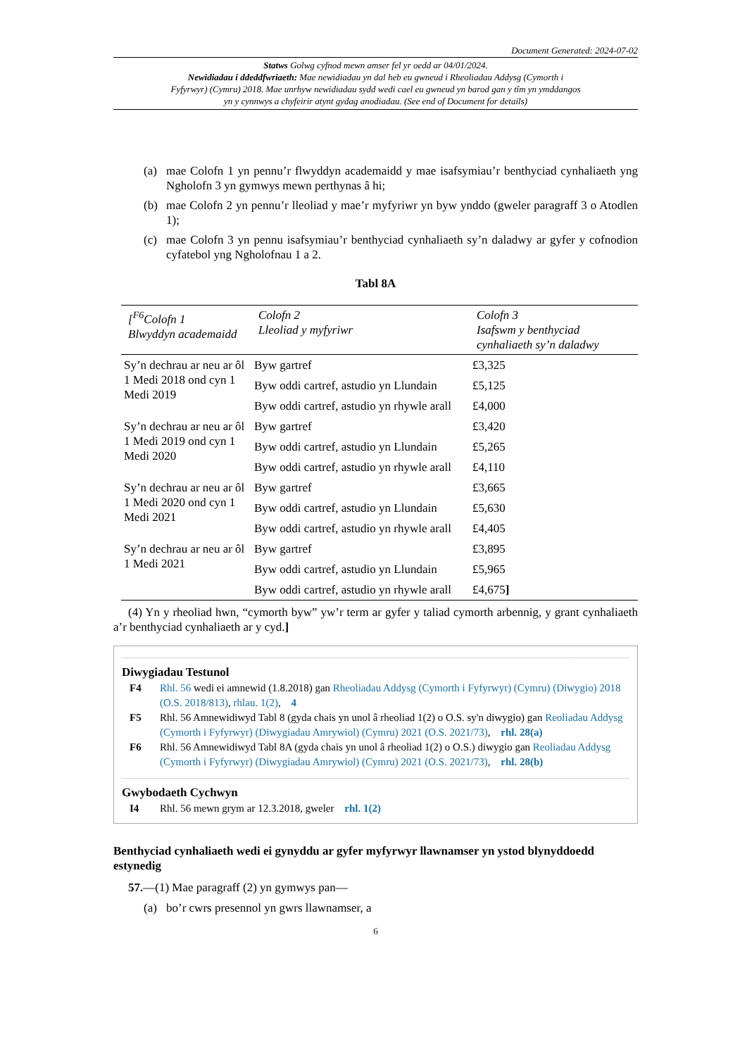Document Generated: 2024-07-02
Statws Golwg cyfnod mewn amser fel yr oedd ar 04/01/2024.
Newidiadau i ddeddfwriaeth: Mae newidiadau yn dal heb eu gwneud i Rheoliadau Addysg (Cymorth i Fyfyrwyr) (Cymru) 2018. Mae unrhyw newidiadau sydd wedi cael eu gwneud yn barod gan y tîm yn ymddangos yn y cynnwys a chyfeirir atynt gydag anodiadau. (See end of Document for details)
(a) mae Colofn 1 yn pennu’r flwyddyn academaidd y mae isafsymiau’r benthyciad cynhaliaeth yng Ngholofn 3 yn gymwys mewn perthynas â hi;
(b) mae Colofn 2 yn pennu’r lleoliad y mae’r myfyriwr yn byw ynddo (gweler paragraff 3 o Atodlen 1);
(c) mae Colofn 3 yn pennu isafsymiau’r benthyciad cynhaliaeth sy’n daladwy ar gyfer y cofnodion cyfatebol yng Ngholofnau 1 a 2.
Tabl 8A
| [<sup>F6</sup>Colofn 1 Blwyddyn academaidd | Colofn 2 Lleoliad y myfyriwr | Colofn 3 Isafswm y benthyciad cynhaliaeth sy’n daladwy |
| --- | --- | --- |
| Sy’n dechrau ar neu ar ôl 1 Medi 2018 ond cyn 1 Medi 2019 | Byw gartref | £3,325 |
| | Byw oddi cartref, astudio yn Llundain | £5,125 |
| | Byw oddi cartref, astudio yn rhywle arall | £4,000 |
| Sy’n dechrau ar neu ar ôl 1 Medi 2019 ond cyn 1 Medi 2020 | Byw gartref | £3,420 |
| | Byw oddi cartref, astudio yn Llundain | £5,265 |
| | Byw oddi cartref, astudio yn rhywle arall | £4,110 |
| Sy’n dechrau ar neu ar ôl 1 Medi 2020 ond cyn 1 Medi 2021 | Byw gartref | £3,665 |
| | Byw oddi cartref, astudio yn Llundain | £5,630 |
| | Byw oddi cartref, astudio yn rhywle arall | £4,405 |
| Sy’n dechrau ar neu ar ôl 1 Medi 2021 | Byw gartref | £3,895 |
| | Byw oddi cartref, astudio yn Llundain | £5,965 |
| | Byw oddi cartref, astudio yn rhywle arall | £4,675 ] |
(4) Yn y rheoliad hwn, “cymorth byw” yw’r term ar gyfer y taliad cymorth arbennig, y grant cynhaliaeth a’r benthyciad cynhaliaeth ar y cyd.]
Diwygiadau Testunol
F4 Rhl. 56 wedi ei amnewid (1.8.2018) gan Rheoliadau Addysg (Cymorth i Fyfyrwyr) (Cymru) (Diwygio) 2018 (O.S. 2018/813), rhlau. 1(2), 4
F5 Rhl. 56 Amnewidiwyd Tabl 8 (gyda chais yn unol â rheoliad 1(2) o O.S. sy'n diwygio) gan Reoliadau Addysg (Cymorth i Fyfyrwyr) (Diwygiadau Amrywiol) (Cymru) 2021 (O.S. 2021/73), rhl. 28(a)
F6 Rhl. 56 Amnewidiwyd Tabl 8A (gyda chais yn unol â rheoliad 1(2) o O.S.) diwygio gan Reoliadau Addysg (Cymorth i Fyfyrwyr) (Diwygiadau Amrywiol) (Cymru) 2021 (O.S. 2021/73), rhl. 28(b)
Gwybodaeth Cychwyn
I4 Rhl. 56 mewn grym ar 12.3.2018, gweler rhl. 1(2)
Benthyciad cynhaliaeth wedi ei gynyddu ar gyfer myfyrwyr llawnamser yn ystod blynyddoedd estynedig
57.—(1) Mae paragraff (2) yn gymwys pan—
(a) bo’r cwrs presennol yn gwrs llawnamser, a
6